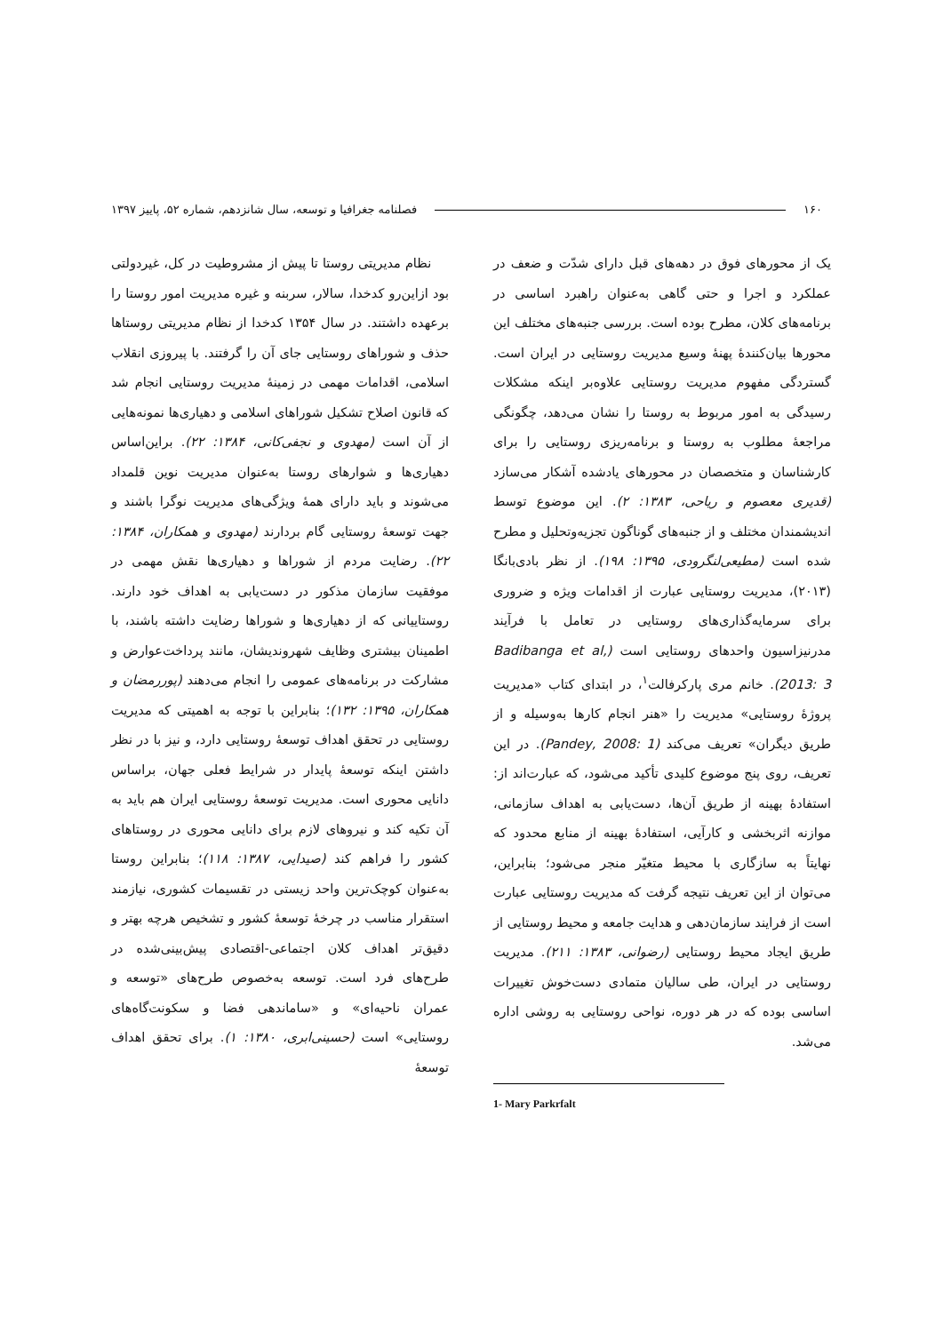۱۶۰ فصلنامه جغرافیا و توسعه، سال شانزدهم، شماره ۵۲، پاییز ۱۳۹۷
یک از محورهای فوق در دهه‌های قبل دارای شدّت و ضعف در عملکرد و اجرا و حتی گاهی به‌عنوان راهبرد اساسی در برنامه‌های کلان، مطرح بوده است. بررسی جنبه‌های مختلف این محورها بیان‌کنندهٔ پهنهٔ وسیع مدیریت روستایی در ایران است. گستردگی مفهوم مدیریت روستایی علاوه‌بر اینکه مشکلات رسیدگی به امور مربوط به روستا را نشان می‌دهد، چگونگی مراجعهٔ مطلوب به روستا و برنامه‌ریزی روستایی را برای کارشناسان و متخصصان در محورهای یادشده آشکار می‌سازد (قدیری معصوم و ریاحی، ۱۳۸۳: ۲). این موضوع توسط اندیشمندان مختلف و از جنبه‌های گوناگون تجزیه‌وتحلیل و مطرح شده است (مطیعی‌لنگرودی، ۱۳۹۵: ۱۹۸). از نظر بادی‌بانگا (۲۰۱۳)، مدیریت روستایی عبارت از اقدامات ویژه و ضروری برای سرمایه‌گذاری‌های روستایی در تعامل با فرآیند مدرنیزاسیون واحدهای روستایی است (Badibanga et al, 2013: 3). خانم مری پارکرفالت<sup>۱</sup>، در ابتدای کتاب «مدیریت پروژهٔ روستایی» مدیریت را «هنر انجام کارها به‌وسیله و از طریق دیگران» تعریف می‌کند (Pandey, 2008: 1). در این تعریف، روی پنج موضوع کلیدی تأکید می‌شود، که عبارت‌اند از: استفادهٔ بهینه از طریق آن‌ها، دست‌یابی به اهداف سازمانی، موازنه اثربخشی و کارآیی، استفادهٔ بهینه از منابع محدود که نهایتاً به سازگاری با محیط متغیّر منجر می‌شود؛ بنابراین، می‌توان از این تعریف نتیجه گرفت که مدیریت روستایی عبارت است از فرایند سازمان‌دهی و هدایت جامعه و محیط روستایی از طریق ایجاد محیط روستایی (رضوانی، ۱۳۸۳: ۲۱۱). مدیریت روستایی در ایران، طی سالیان متمادی دست‌خوش تغییرات اساسی بوده که در هر دوره، نواحی روستایی به روشی اداره می‌شد.
1- Mary Parkrfalt
نظام مدیریتی روستا تا پیش از مشروطیت در کل، غیردولتی بود ازاین‌رو کدخدا، سالار، سربنه و غیره مدیریت امور روستا را برعهده داشتند. در سال ۱۳۵۴ کدخدا از نظام مدیریتی روستاها حذف و شوراهای روستایی جای آن را گرفتند. با پیروزی انقلاب اسلامی، اقدامات مهمی در زمینهٔ مدیریت روستایی انجام شد که قانون اصلاح تشکیل شوراهای اسلامی و دهیاری‌ها نمونه‌هایی از آن است (مهدوی و نجفی‌کانی، ۱۳۸۴: ۲۲). براین‌اساس دهیاری‌ها و شوارهای روستا به‌عنوان مدیریت نوین قلمداد می‌شوند و باید دارای همهٔ ویژگی‌های مدیریت نوگرا باشند و جهت توسعهٔ روستایی گام بردارند (مهدوی و همکاران، ۱۳۸۴: ۲۲). رضایت مردم از شوراها و دهیاری‌ها نقش مهمی در موفقیت سازمان مذکور در دست‌یابی به اهداف خود دارند. روستاییانی که از دهیاری‌ها و شوراها رضایت داشته باشند، با اطمینان بیشتری وظایف شهروندیشان، مانند پرداخت‌عوارض و مشارکت در برنامه‌های عمومی را انجام می‌دهند (پوررمضان و همکاران، ۱۳۹۵: ۱۳۲)؛ بنابراین با توجه به اهمیتی که مدیریت روستایی در تحقق اهداف توسعهٔ روستایی دارد، و نیز با در نظر داشتن اینکه توسعهٔ پایدار در شرایط فعلی جهان، براساس دانایی محوری است. مدیریت توسعهٔ روستایی ایران هم باید به آن تکیه کند و نیروهای لازم برای دانایی محوری در روستاهای کشور را فراهم کند (صیدایی، ۱۳۸۷: ۱۱۸)؛ بنابراین روستا به‌عنوان کوچک‌ترین واحد زیستی در تقسیمات کشوری، نیازمند استقرار مناسب در چرخهٔ توسعهٔ کشور و تشخیص هرچه بهتر و دقیق‌تر اهداف کلان اجتماعی-اقتصادی پیش‌بینی‌شده در طرح‌های فرد است. توسعه به‌خصوص طرح‌های «توسعه و عمران ناحیه‌ای» و «ساماندهی فضا و سکونت‌گاه‌های روستایی» است (حسینی‌ابری، ۱۳۸۰: ۱). برای تحقق اهداف توسعهٔ